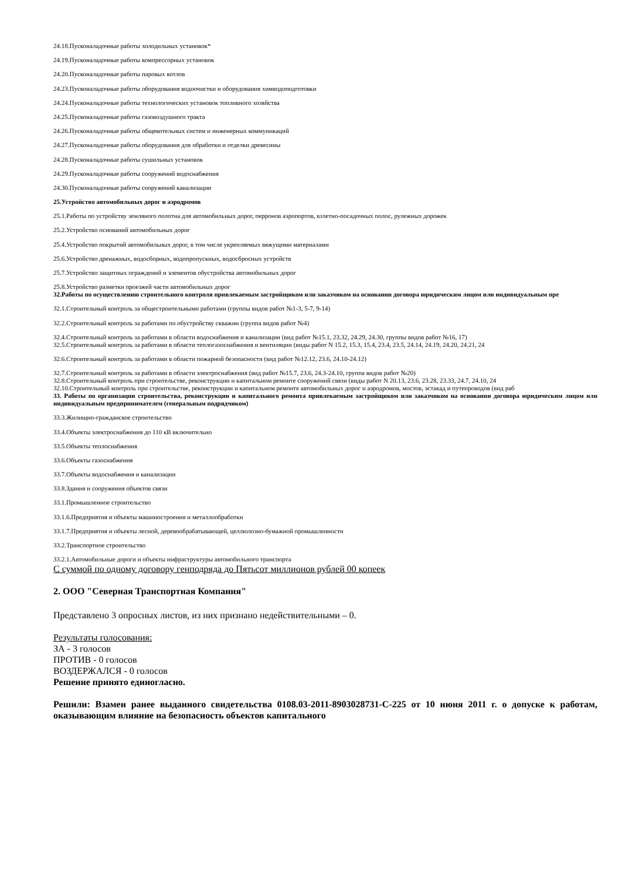24.18.Пусконаладочные работы холодильных установок*
24.19.Пусконаладочные работы компрессорных установок
24.20.Пусконаладочные работы паровых котлов
24.23.Пусконаладочные работы оборудования водоочистки и оборудования химводоподготовки
24.24.Пусконаладочные работы технологических установок топливного хозяйства
24.25.Пусконаладочные работы газовоздушного тракта
24.26.Пусконаладочные работы общекотельных систем и инженерных коммуникаций
24.27.Пусконаладочные работы оборудования для обработки и отделки древесины
24.28.Пусконаладочные работы сушильных установок
24.29.Пусконаладочные работы сооружений водоснабжения
24.30.Пусконаладочные работы сооружений канализации
25.Устройство автомобильных дорог и аэродромов
25.1.Работы по устройству земляного полотна для автомобильных дорог, перронов аэропортов, взлетно-посадочных полос, рулежных дорожек
25.2.Устройство оснований автомобильных дорог
25.4.Устройство покрытий автомобильных дорог, в том числе укрепляемых вяжущими материалами
25.6.Устройство дренажных, водосборных, водопропускных, водосбросных устройств
25.7.Устройство защитных ограждений и элементов обустройства автомобильных дорог
25.8.Устройство разметки проезжей части автомобильных дорог
32.Работы по осуществлению строительного контроля привлекаемым застройщиком или заказчиком на основании договора юридическим лицом или индивидуальным пре
32.1.Строительный контроль за общестроительными работами (группы видов работ №1-3, 5-7, 9-14)
32.2.Строительный контроль за работами по обустройству скважин (группа видов работ №4)
32.4.Строительный контроль за работами в области водоснабжения и канализации (вид работ №15.1, 23.32, 24.29, 24.30, группы видов работ №16, 17)
32.5.Строительный контроль за работами в области теплогазоснабжения и вентиляции (виды работ N 15.2, 15.3, 15.4, 23.4, 23.5, 24.14, 24.19, 24.20, 24.21, 24
32.6.Строительный контроль за работами в области пожарной безопасности (вид работ №12.12, 23.6, 24.10-24.12)
32.7.Строительный контроль за работами в области электроснабжения (вид работ №15.7, 23.6, 24.3-24.10, группа видов работ №20)
32.8.Строительный контроль при строительстве, реконструкции и капитальном ремонте сооружений связи (виды работ N 20.13, 23.6, 23.28, 23.33, 24.7, 24.10, 24
32.10.Строительный контроль при строительстве, реконструкции и капитальном ремонте автомобильных дорог и аэродромов, мостов, эстакад и путепроводов (вид раб
33. Работы по организации строительства, реконструкции и капитального ремонта привлекаемым застройщиком или заказчиком на основании договора юридическим лицом или индивидуальным предпринимателем (генеральным подрядчиком)
33.3.Жилищно-гражданское строительство
33.4.Объекты электроснабжения до 110 кВ включительно
33.5.Объекты теплоснабжения
33.6.Объекты газоснабжения
33.7.Объекты водоснабжения и канализации
33.8.Здания и сооружения объектов связи
33.1.Промышленное строительство
33.1.6.Предприятия и объекты машиностроения и металлообработки
33.1.7.Предприятия и объекты лесной, деревообрабатывающей, целлюлозно-бумажной промышленности
33.2.Транспортное строительство
33.2.1.Автомобильные дороги и объекты инфраструктуры автомобильного транспорта
С суммой по одному договору генподряда до Пятьсот миллионов рублей 00 копеек
2. ООО "Северная Транспортная Компания"
Представлено 3 опросных листов, из них признано недействительными – 0.
Результаты голосования:
ЗА - 3 голосов
ПРОТИВ - 0 голосов
ВОЗДЕРЖАЛСЯ - 0 голосов
Решение принято единогласно.
Решили: Взамен ранее выданного свидетельства 0108.03-2011-8903028731-С-225 от 10 июня 2011 г. о допуске к работам, оказывающим влияние на безопасность объектов капитального